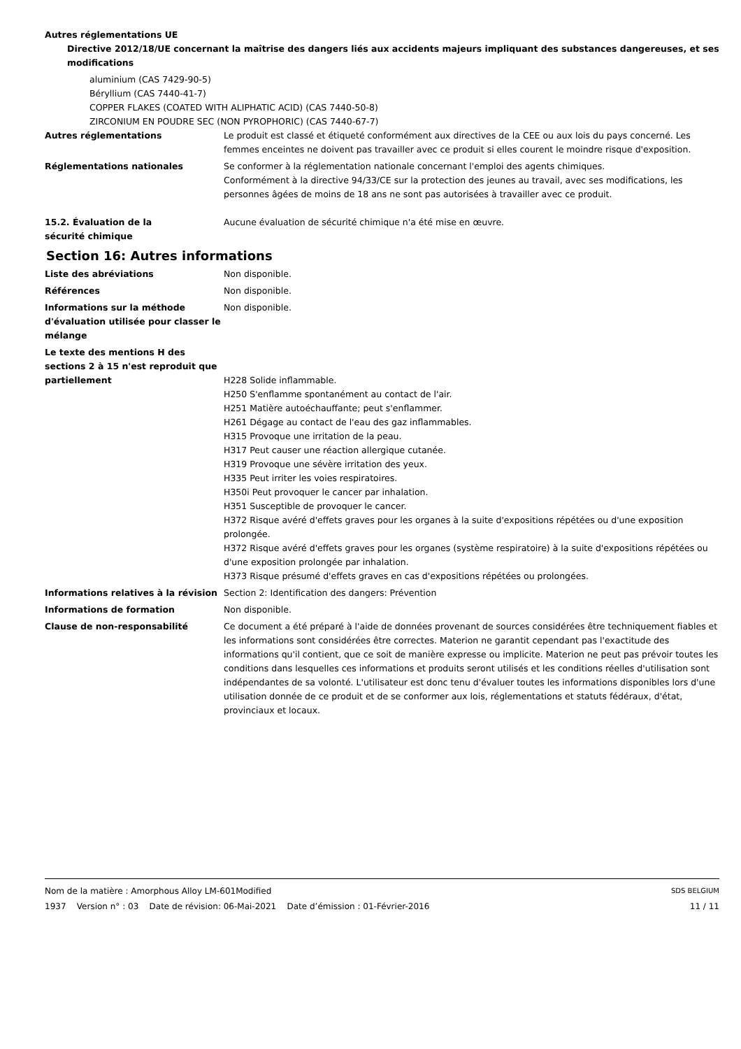Autres réglementations UE
Directive 2012/18/UE concernant la maîtrise des dangers liés aux accidents majeurs impliquant des substances dangereuses, et ses modifications
aluminium (CAS 7429-90-5)
Béryllium (CAS 7440-41-7)
COPPER FLAKES (COATED WITH ALIPHATIC ACID) (CAS 7440-50-8)
ZIRCONIUM EN POUDRE SEC (NON PYROPHORIC) (CAS 7440-67-7)
Autres réglementations Le produit est classé et étiqueté conformément aux directives de la CEE ou aux lois du pays concerné. Les femmes enceintes ne doivent pas travailler avec ce produit si elles courent le moindre risque d'exposition.
Réglementations nationales Se conformer à la réglementation nationale concernant l'emploi des agents chimiques.
Conformément à la directive 94/33/CE sur la protection des jeunes au travail, avec ses modifications, les personnes âgées de moins de 18 ans ne sont pas autorisées à travailler avec ce produit.
15.2. Évaluation de la
sécurité chimique
Aucune évaluation de sécurité chimique n'a été mise en œuvre.
Section 16: Autres informations
Liste des abréviations Non disponible.
Références Non disponible.
Informations sur la méthode d'évaluation utilisée pour classer le mélange
Non disponible.
Le texte des mentions H des sections 2 à 15 n'est reproduit que partiellement
H228 Solide inflammable.
H250 S'enflamme spontanément au contact de l'air.
H251 Matière autoéchauffante; peut s'enflammer.
H261 Dégage au contact de l'eau des gaz inflammables.
H315 Provoque une irritation de la peau.
H317 Peut causer une réaction allergique cutanée.
H319 Provoque une sévère irritation des yeux.
H335 Peut irriter les voies respiratoires.
H350i Peut provoquer le cancer par inhalation.
H351 Susceptible de provoquer le cancer.
H372 Risque avéré d'effets graves pour les organes à la suite d'expositions répétées ou d'une exposition prolongée.
H372 Risque avéré d'effets graves pour les organes (système respiratoire) à la suite d'expositions répétées ou d'une exposition prolongée par inhalation.
H373 Risque présumé d'effets graves en cas d'expositions répétées ou prolongées.
Informations relatives à la révision
Section 2: Identification des dangers: Prévention
Informations de formation Non disponible.
Clause de non-responsabilité Ce document a été préparé à l'aide de données provenant de sources considérées être techniquement fiables et les informations sont considérées être correctes. Materion ne garantit cependant pas l'exactitude des informations qu'il contient, que ce soit de manière expresse ou implicite. Materion ne peut pas prévoir toutes les conditions dans lesquelles ces informations et produits seront utilisés et les conditions réelles d'utilisation sont indépendantes de sa volonté. L'utilisateur est donc tenu d'évaluer toutes les informations disponibles lors d'une utilisation donnée de ce produit et de se conformer aux lois, réglementations et statuts fédéraux, d'état, provinciaux et locaux.
Nom de la matière : Amorphous Alloy LM-601Modified SDS BELGIUM
1937 Version n° : 03 Date de révision: 06-Mai-2021 Date d’émission : 01-Février-2016 11 / 11